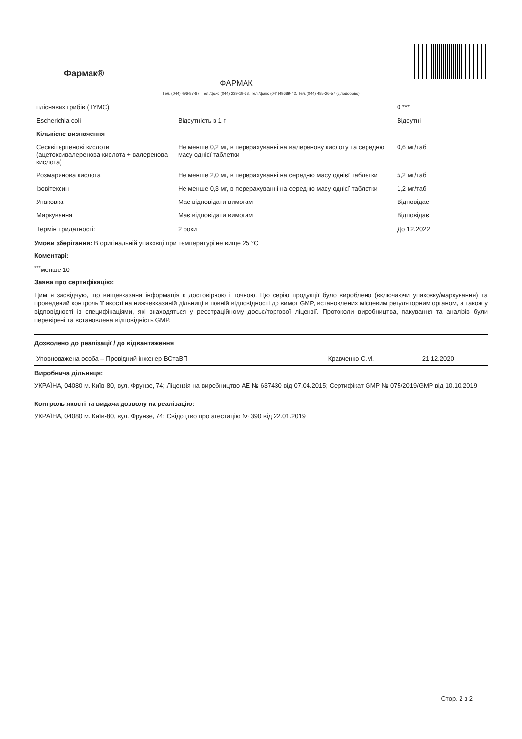Фармак®
ФАРМАК
Тел. (044) 496-87-87, Тел./факс (044) 239-19-38, Тел./факс (044)49689-42, Тел. (044) 485-26-57 (цілодобово)
| пліснявих грибів (TYMC) | | 0 *** |
| Escherichia coli | Відсутність в 1 г | Відсутні |
| Кількісне визначення | | |
| Сесквітерпенові кислоти (ацетоксивалеренова кислота + валеренова кислота) | Не менше 0,2 мг, в перерахуванні на валеренову кислоту та середню масу однієї таблетки | 0,6 мг/таб |
| Розмаринова кислота | Не менше 2,0 мг, в перерахуванні на середню масу однієї таблетки | 5,2 мг/таб |
| Ізовітексин | Не менше 0,3 мг, в перерахуванні на середню масу однієї таблетки | 1,2 мг/таб |
| Упаковка | Має відповідати вимогам | Відповідає |
| Маркування | Має відповідати вимогам | Відповідає |
| Термін придатності: | 2 роки | До 12.2022 |
Умови зберігання: В оригінальній упаковці при температурі не вище 25 °С
Коментарі:
<sup>***</sup> менше 10
Заява про сертифікацію:
Цим я засвідчую, що вищевказана інформація є достовірною і точною. Цю серію продукції було вироблено (включаючи упаковку/маркування) та проведений контроль її якості на нижчевказаній дільниці в повній відповідності до вимог GMP, встановлених місцевим регуляторним органом, а також у відповідності із специфікаціями, які знаходяться у реєстраційному досьє/торговoї ліцензії. Протоколи виробництва, пакування та аналізів були перевірені та встановлена відповідність GMP.
Дозволено до реалізації / до відвантаження
| Уповноважена особа – Провідний інженер ВСтаВП | Кравченко С.М. | 21.12.2020 |
Виробнича дільниця:
УКРАЇНА, 04080 м. Київ-80, вул. Фрунзе, 74; Ліцензія на виробництво АЕ № 637430 від 07.04.2015; Сертифікат GMP № 075/2019/GMP від 10.10.2019
Контроль якості та видача дозволу на реалізацію:
УКРАЇНА, 04080 м. Київ-80, вул. Фрунзе, 74; Свідоцтво про атестацію № 390 від 22.01.2019
Стор. 2 з 2